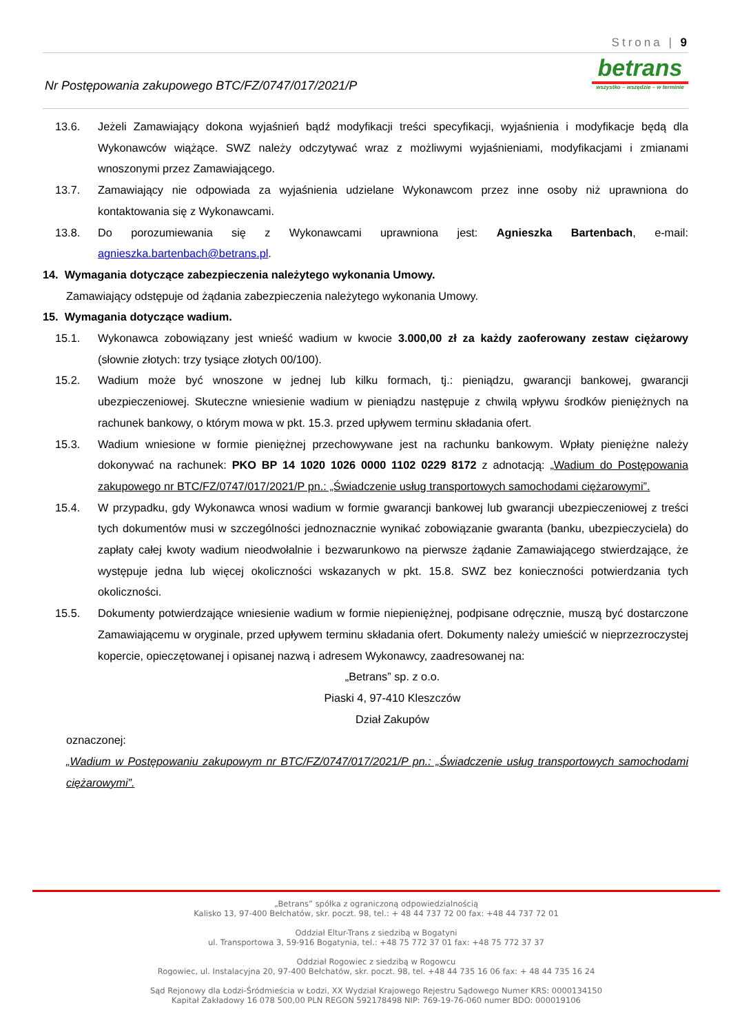Strona | 9
Nr Postępowania zakupowego BTC/FZ/0747/017/2021/P
betrans
wszystko – wszędzie – w terminie
13.6. Jeżeli Zamawiający dokona wyjaśnień bądź modyfikacji treści specyfikacji, wyjaśnienia i modyfikacje będą dla Wykonawców wiążące. SWZ należy odczytywać wraz z możliwymi wyjaśnieniami, modyfikacjami i zmianami wnoszonymi przez Zamawiającego.
13.7. Zamawiający nie odpowiada za wyjaśnienia udzielane Wykonawcom przez inne osoby niż uprawniona do kontaktowania się z Wykonawcami.
13.8. Do porozumiewania się z Wykonawcami uprawniona jest: Agnieszka Bartenbach, e-mail: agnieszka.bartenbach@betrans.pl.
14. Wymagania dotyczące zabezpieczenia należytego wykonania Umowy.
Zamawiający odstępuje od żądania zabezpieczenia należytego wykonania Umowy.
15. Wymagania dotyczące wadium.
15.1. Wykonawca zobowiązany jest wnieść wadium w kwocie 3.000,00 zł za każdy zaoferowany zestaw ciężarowy (słownie złotych: trzy tysiące złotych 00/100).
15.2. Wadium może być wnoszone w jednej lub kilku formach, tj.: pieniądzu, gwarancji bankowej, gwarancji ubezpieczeniowej. Skuteczne wniesienie wadium w pieniądzu następuje z chwilą wpływu środków pieniężnych na rachunek bankowy, o którym mowa w pkt. 15.3. przed upływem terminu składania ofert.
15.3. Wadium wniesione w formie pieniężnej przechowywane jest na rachunku bankowym. Wpłaty pieniężne należy dokonywać na rachunek: PKO BP 14 1020 1026 0000 1102 0229 8172 z adnotacją: „Wadium do Postępowania zakupowego nr BTC/FZ/0747/017/2021/P pn.: „Świadczenie usług transportowych samochodami ciężarowymi”.
15.4. W przypadku, gdy Wykonawca wnosi wadium w formie gwarancji bankowej lub gwarancji ubezpieczeniowej z treści tych dokumentów musi w szczególności jednoznacznie wynikać zobowiązanie gwaranta (banku, ubezpieczyciela) do zapłaty całej kwoty wadium nieodwołalnie i bezwarunkowo na pierwsze żądanie Zamawiającego stwierdzające, że występuje jedna lub więcej okoliczności wskazanych w pkt. 15.8. SWZ bez konieczności potwierdzania tych okoliczności.
15.5. Dokumenty potwierdzające wniesienie wadium w formie niepieniężnej, podpisane odręcznie, muszą być dostarczone Zamawiającemu w oryginale, przed upływem terminu składania ofert. Dokumenty należy umieścić w nieprzezroczystej kopercie, opieczętowanej i opisanej nazwą i adresem Wykonawcy, zaadresowanej na:
„Betrans” sp. z o.o.
Piaski 4, 97-410 Kleszczów
Dział Zakupów
oznaczonej:
„Wadium w Postępowaniu zakupowym nr BTC/FZ/0747/017/2021/P pn.: „Świadczenie usług transportowych samochodami ciężarowymi”.
„Betrans” spółka z ograniczoną odpowiedzialnością
Kalisko 13, 97-400 Bełchatów, skr. poczt. 98, tel.: + 48 44 737 72 00 fax: +48 44 737 72 01
Oddział Eltur-Trans z siedzibą w Bogatyni
ul. Transportowa 3, 59-916 Bogatynia, tel.: +48 75 772 37 01 fax: +48 75 772 37 37
Oddział Rogowiec z siedzibą w Rogowcu
Rogowiec, ul. Instalacyjna 20, 97-400 Bełchatów, skr. poczt. 98, tel. +48 44 735 16 06 fax: + 48 44 735 16 24
Sąd Rejonowy dla Łodzi-Śródmieścia w Łodzi, XX Wydział Krajowego Rejestru Sądowego Numer KRS: 0000134150
Kapitał Zakładowy 16 078 500,00 PLN REGON 592178498 NIP: 769-19-76-060 numer BDO: 000019106